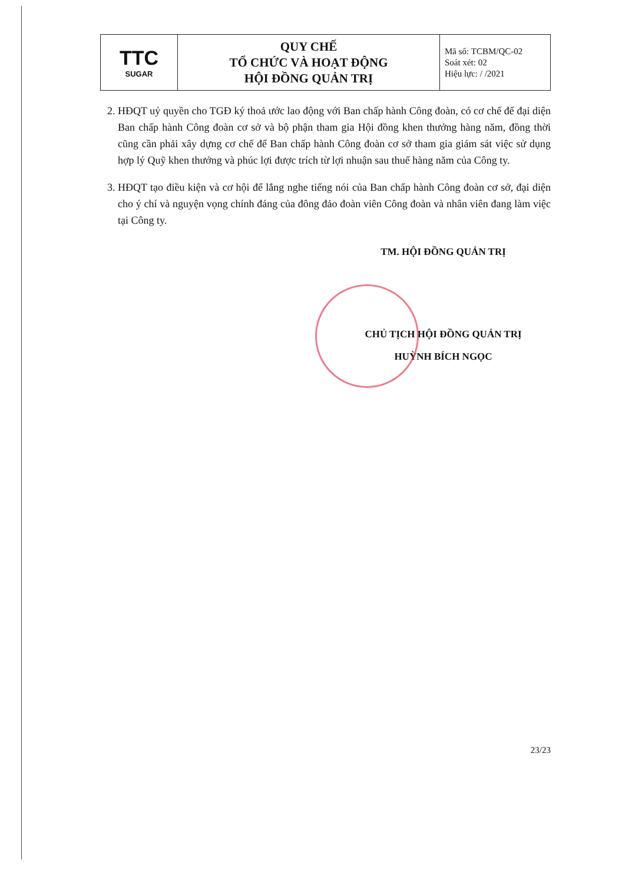| TTC SUGAR | QUY CHẾ TỔ CHỨC VÀ HOẠT ĐỘNG HỘI ĐỒNG QUẢN TRỊ | Mã số: TCBM/QC-02 Soát xét: 02 Hiệu lực: / /2021 |
2. HĐQT uỷ quyền cho TGĐ ký thoả ước lao động với Ban chấp hành Công đoàn, có cơ chế để đại diện Ban chấp hành Công đoàn cơ sở và bộ phận tham gia Hội đồng khen thưởng hàng năm, đồng thời cũng cần phải xây dựng cơ chế để Ban chấp hành Công đoàn cơ sở tham gia giám sát việc sử dụng hợp lý Quỹ khen thưởng và phúc lợi được trích từ lợi nhuận sau thuế hàng năm của Công ty.
3. HĐQT tạo điều kiện và cơ hội để lắng nghe tiếng nói của Ban chấp hành Công đoàn cơ sở, đại diện cho ý chí và nguyện vọng chính đáng của đông đảo đoàn viên Công đoàn và nhân viên đang làm việc tại Công ty.
TM. HỘI ĐỒNG QUẢN TRỊ
CHỦ TỊCH HỘI ĐỒNG QUẢN TRỊ
HUỲNH BÍCH NGỌC
23/23